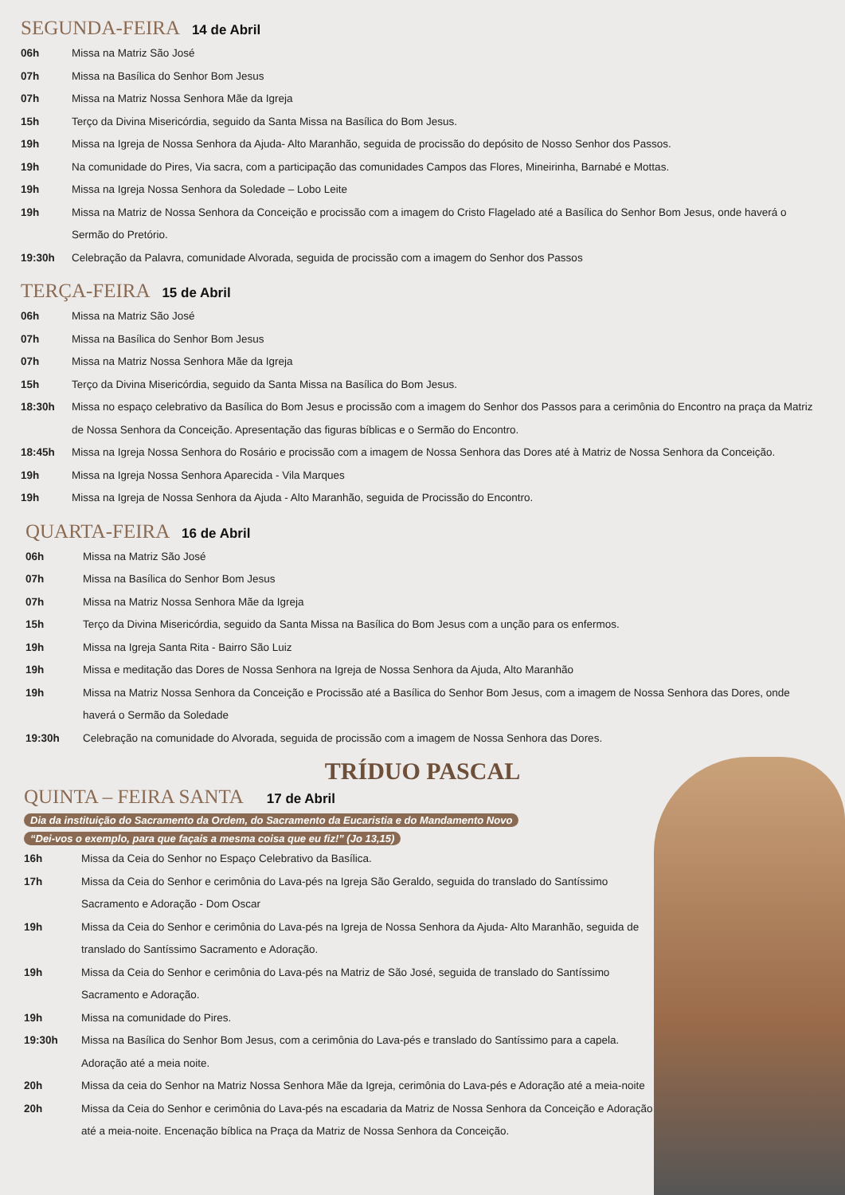SEGUNDA-FEIRA 14 de Abril
06h Missa na Matriz São José
07h Missa na Basílica do Senhor Bom Jesus
07h Missa na Matriz Nossa Senhora Mãe da Igreja
15h Terço da Divina Misericórdia, seguido da Santa Missa na Basílica do Bom Jesus.
19h Missa na Igreja de Nossa Senhora da Ajuda- Alto Maranhão, seguida de procissão do depósito de Nosso Senhor dos Passos.
19h Na comunidade do Pires, Via sacra, com a participação das comunidades Campos das Flores, Mineirinha, Barnabé e Mottas.
19h Missa na Igreja Nossa Senhora da Soledade – Lobo Leite
19h Missa na Matriz de Nossa Senhora da Conceição e procissão com a imagem do Cristo Flagelado até a Basílica do Senhor Bom Jesus, onde haverá o Sermão do Pretório.
19:30h Celebração da Palavra, comunidade Alvorada, seguida de procissão com a imagem do Senhor dos Passos
TERÇA-FEIRA 15 de Abril
06h Missa na Matriz São José
07h Missa na Basílica do Senhor Bom Jesus
07h Missa na Matriz Nossa Senhora Mãe da Igreja
15h Terço da Divina Misericórdia, seguido da Santa Missa na Basílica do Bom Jesus.
18:30h Missa no espaço celebrativo da Basílica do Bom Jesus e procissão com a imagem do Senhor dos Passos para a cerimônia do Encontro na praça da Matriz de Nossa Senhora da Conceição. Apresentação das figuras bíblicas e o Sermão do Encontro.
18:45h Missa na Igreja Nossa Senhora do Rosário e procissão com a imagem de Nossa Senhora das Dores até à Matriz de Nossa Senhora da Conceição.
19h Missa na Igreja Nossa Senhora Aparecida - Vila Marques
19h Missa na Igreja de Nossa Senhora da Ajuda - Alto Maranhão, seguida de Procissão do Encontro.
QUARTA-FEIRA 16 de Abril
06h Missa na Matriz São José
07h Missa na Basílica do Senhor Bom Jesus
07h Missa na Matriz Nossa Senhora Mãe da Igreja
15h Terço da Divina Misericórdia, seguido da Santa Missa na Basílica do Bom Jesus com a unção para os enfermos.
19h Missa na Igreja Santa Rita - Bairro São Luiz
19h Missa e meditação das Dores de Nossa Senhora na Igreja de Nossa Senhora da Ajuda, Alto Maranhão
19h Missa na Matriz Nossa Senhora da Conceição e Procissão até a Basílica do Senhor Bom Jesus, com a imagem de Nossa Senhora das Dores, onde haverá o Sermão da Soledade
19:30h Celebração na comunidade do Alvorada, seguida de procissão com a imagem de Nossa Senhora das Dores.
TRÍDUO PASCAL
QUINTA – FEIRA SANTA 17 de Abril
Dia da instituição do Sacramento da Ordem, do Sacramento da Eucaristia e do Mandamento Novo
“Dei-vos o exemplo, para que façais a mesma coisa que eu fiz!” (Jo 13,15)
16h Missa da Ceia do Senhor no Espaço Celebrativo da Basílica.
17h Missa da Ceia do Senhor e cerimônia do Lava-pés na Igreja São Geraldo, seguida do translado do Santíssimo Sacramento e Adoração - Dom Oscar
19h Missa da Ceia do Senhor e cerimônia do Lava-pés na Igreja de Nossa Senhora da Ajuda- Alto Maranhão, seguida de translado do Santíssimo Sacramento e Adoração.
19h Missa da Ceia do Senhor e cerimônia do Lava-pés na Matriz de São José, seguida de translado do Santíssimo Sacramento e Adoração.
19h Missa na comunidade do Pires.
19:30h Missa na Basílica do Senhor Bom Jesus, com a cerimônia do Lava-pés e translado do Santíssimo para a capela. Adoração até a meia noite.
20h Missa da ceia do Senhor na Matriz Nossa Senhora Mãe da Igreja, cerimônia do Lava-pés e Adoração até a meia-noite
20h Missa da Ceia do Senhor e cerimônia do Lava-pés na escadaria da Matriz de Nossa Senhora da Conceição e Adoração até a meia-noite. Encenação bíblica na Praça da Matriz de Nossa Senhora da Conceição.